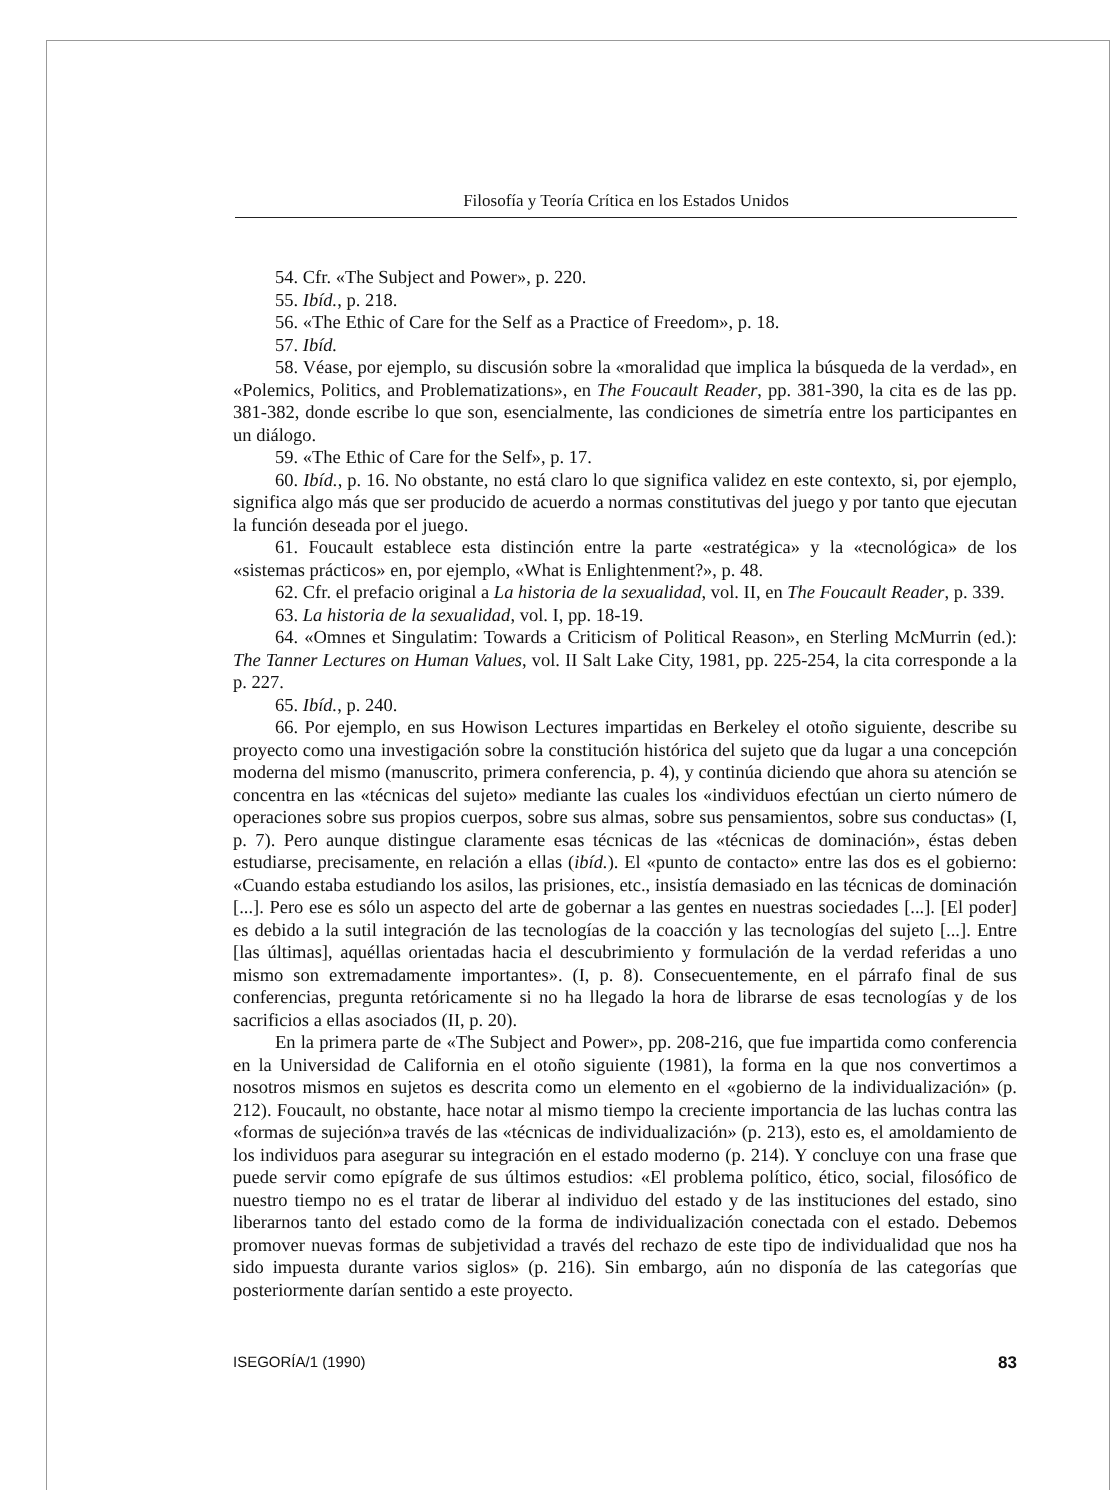Filosofía y Teoría Crítica en los Estados Unidos
54. Cfr. «The Subject and Power», p. 220.
55. Ibíd., p. 218.
56. «The Ethic of Care for the Self as a Practice of Freedom», p. 18.
57. Ibíd.
58. Véase, por ejemplo, su discusión sobre la «moralidad que implica la búsqueda de la verdad», en «Polemics, Politics, and Problematizations», en The Foucault Reader, pp. 381-390, la cita es de las pp. 381-382, donde escribe lo que son, esencialmente, las condiciones de simetría entre los participantes en un diálogo.
59. «The Ethic of Care for the Self», p. 17.
60. Ibíd., p. 16. No obstante, no está claro lo que significa validez en este contexto, si, por ejemplo, significa algo más que ser producido de acuerdo a normas constitutivas del juego y por tanto que ejecutan la función deseada por el juego.
61. Foucault establece esta distinción entre la parte «estratégica» y la «tecnológica» de los «sistemas prácticos» en, por ejemplo, «What is Enlightenment?», p. 48.
62. Cfr. el prefacio original a La historia de la sexualidad, vol. II, en The Foucault Reader, p. 339.
63. La historia de la sexualidad, vol. I, pp. 18-19.
64. «Omnes et Singulatim: Towards a Criticism of Political Reason», en Sterling McMurrin (ed.): The Tanner Lectures on Human Values, vol. II Salt Lake City, 1981, pp. 225-254, la cita corresponde a la p. 227.
65. Ibíd., p. 240.
66. Por ejemplo, en sus Howison Lectures impartidas en Berkeley el otoño siguiente, describe su proyecto como una investigación sobre la constitución histórica del sujeto que da lugar a una concepción moderna del mismo (manuscrito, primera conferencia, p. 4), y continúa diciendo que ahora su atención se concentra en las «técnicas del sujeto» mediante las cuales los «individuos efectúan un cierto número de operaciones sobre sus propios cuerpos, sobre sus almas, sobre sus pensamientos, sobre sus conductas» (I, p. 7). Pero aunque distingue claramente esas técnicas de las «técnicas de dominación», éstas deben estudiarse, precisamente, en relación a ellas (ibíd.). El «punto de contacto» entre las dos es el gobierno: «Cuando estaba estudiando los asilos, las prisiones, etc., insistía demasiado en las técnicas de dominación [...]. Pero ese es sólo un aspecto del arte de gobernar a las gentes en nuestras sociedades [...]. [El poder] es debido a la sutil integración de las tecnologías de la coacción y las tecnologías del sujeto [...]. Entre [las últimas], aquéllas orientadas hacia el descubrimiento y formulación de la verdad referidas a uno mismo son extremadamente importantes». (I, p. 8). Consecuentemente, en el párrafo final de sus conferencias, pregunta retóricamente si no ha llegado la hora de librarse de esas tecnologías y de los sacrificios a ellas asociados (II, p. 20).
En la primera parte de «The Subject and Power», pp. 208-216, que fue impartida como conferencia en la Universidad de California en el otoño siguiente (1981), la forma en la que nos convertimos a nosotros mismos en sujetos es descrita como un elemento en el «gobierno de la individualización» (p. 212). Foucault, no obstante, hace notar al mismo tiempo la creciente importancia de las luchas contra las «formas de sujeción»a través de las «técnicas de individualización» (p. 213), esto es, el amoldamiento de los individuos para asegurar su integración en el estado moderno (p. 214). Y concluye con una frase que puede servir como epígrafe de sus últimos estudios: «El problema político, ético, social, filosófico de nuestro tiempo no es el tratar de liberar al individuo del estado y de las instituciones del estado, sino liberarnos tanto del estado como de la forma de individualización conectada con el estado. Debemos promover nuevas formas de subjetividad a través del rechazo de este tipo de individualidad que nos ha sido impuesta durante varios siglos» (p. 216). Sin embargo, aún no disponía de las categorías que posteriormente darían sentido a este proyecto.
ISEGORÍA/1 (1990) 83